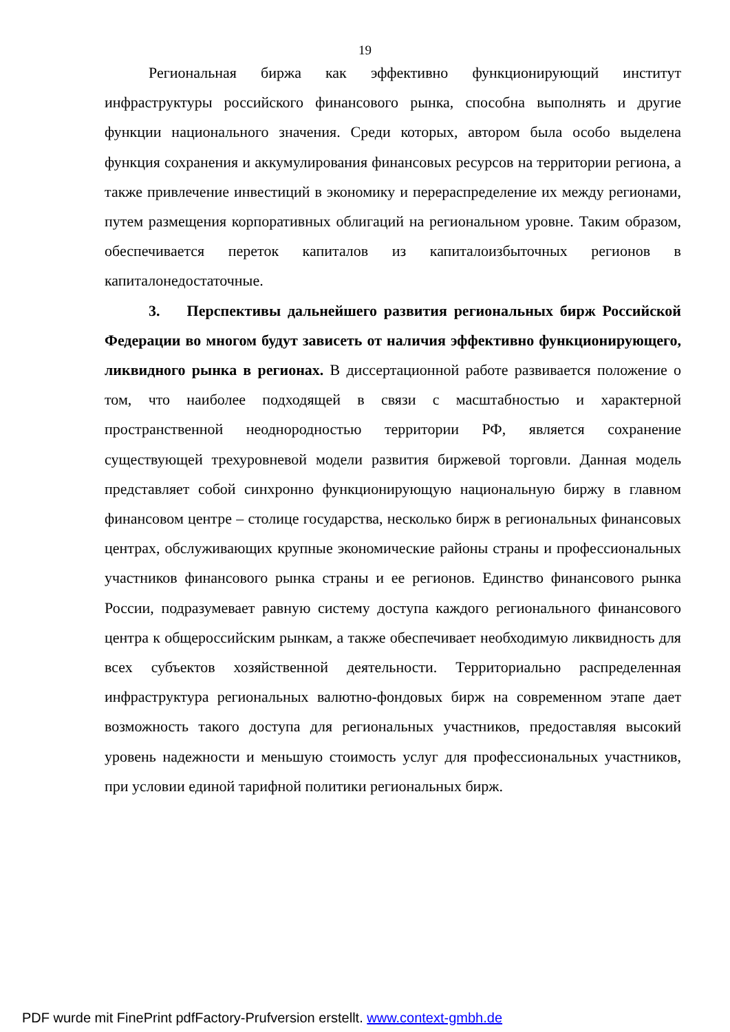19
Региональная биржа как эффективно функционирующий институт инфраструктуры российского финансового рынка, способна выполнять и другие функции национального значения. Среди которых, автором была особо выделена функция сохранения и аккумулирования финансовых ресурсов на территории региона, а также привлечение инвестиций в экономику и перераспределение их между регионами, путем размещения корпоративных облигаций на региональном уровне. Таким образом, обеспечивается переток капиталов из капиталоизбыточных регионов в капиталонедостаточные.
3. Перспективы дальнейшего развития региональных бирж Российской Федерации во многом будут зависеть от наличия эффективно функционирующего, ликвидного рынка в регионах. В диссертационной работе развивается положение о том, что наиболее подходящей в связи с масштабностью и характерной пространственной неоднородностью территории РФ, является сохранение существующей трехуровневой модели развития биржевой торговли. Данная модель представляет собой синхронно функционирующую национальную биржу в главном финансовом центре – столице государства, несколько бирж в региональных финансовых центрах, обслуживающих крупные экономические районы страны и профессиональных участников финансового рынка страны и ее регионов. Единство финансового рынка России, подразумевает равную систему доступа каждого регионального финансового центра к общероссийским рынкам, а также обеспечивает необходимую ликвидность для всех субъектов хозяйственной деятельности. Территориально распределенная инфраструктура региональных валютно-фондовых бирж на современном этапе дает возможность такого доступа для региональных участников, предоставляя высокий уровень надежности и меньшую стоимость услуг для профессиональных участников, при условии единой тарифной политики региональных бирж.
PDF wurde mit FinePrint pdfFactory-Prufversion erstellt. www.context-gmbh.de